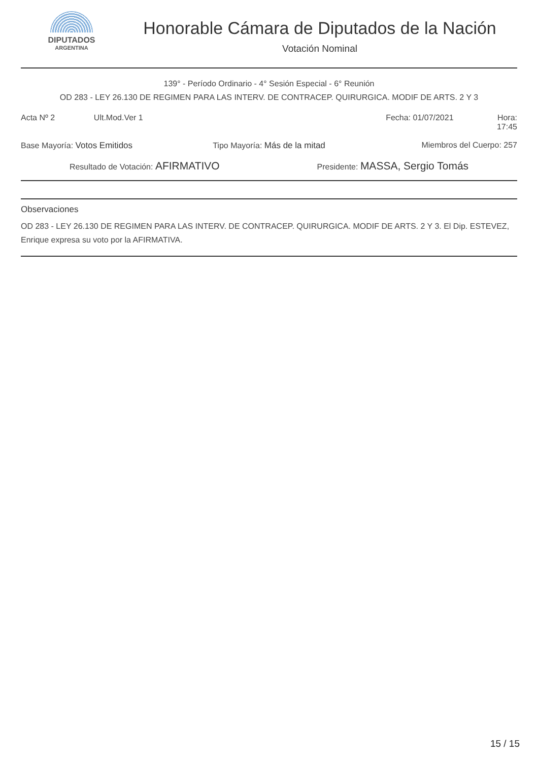DIPUTADOS
ARGENTINA
Honorable Cámara de Diputados de la Nación
Votación Nominal
139° - Período Ordinario - 4° Sesión Especial - 6° Reunión
OD 283 - LEY 26.130 DE REGIMEN PARA LAS INTERV. DE CONTRACEP. QUIRURGICA. MODIF DE ARTS. 2 Y 3
Acta Nº 2 Ult.Mod.Ver 1 Fecha: 01/07/2021 Hora: 17:45
Base Mayoría: Votos Emitidos Tipo Mayoría: Más de la mitad Miembros del Cuerpo: 257
Resultado de Votación: AFIRMATIVO Presidente: MASSA, Sergio Tomás
Observaciones
OD 283 - LEY 26.130 DE REGIMEN PARA LAS INTERV. DE CONTRACEP. QUIRURGICA. MODIF DE ARTS. 2 Y 3. El Dip. ESTEVEZ, Enrique expresa su voto por la AFIRMATIVA.
15 / 15